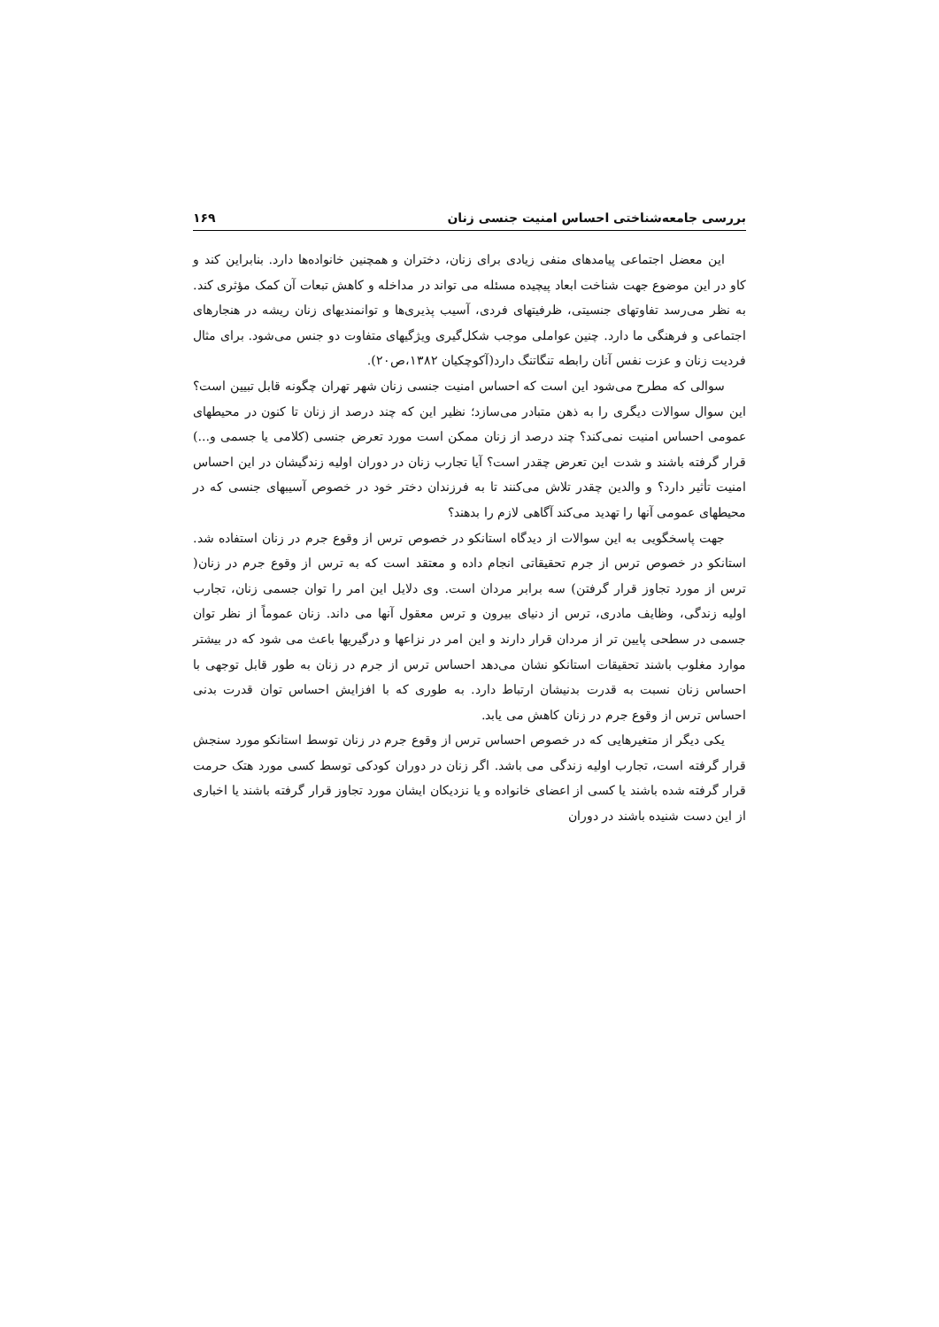بررسی جامعه‌شناختی احساس امنیت جنسی زنان ۱۶۹
این معضل اجتماعی پیامدهای منفی زیادی برای زنان، دختران و همچنین خانواده‌ها دارد. بنابراین کند و کاو در این موضوع جهت شناخت ابعاد پیچیده مسئله می تواند در مداخله و کاهش تبعات آن کمک مؤثری کند. به نظر می‌رسد تفاوتهای جنسیتی، ظرفیتهای فردی، آسیب پذیری‌ها و توانمندیهای زنان ریشه در هنجارهای اجتماعی و فرهنگی ما دارد. چنین عواملی موجب شکل‌گیری ویژگیهای متفاوت دو جنس می‌شود. برای مثال فردیت زنان و عزت نفس آنان رابطه تنگاتنگ دارد(آکوچکیان ۱۳۸۲،ص۲۰).
سوالی که مطرح می‌شود این است که احساس امنیت جنسی زنان شهر تهران چگونه قابل تبیین است؟ این سوال سوالات دیگری را به ذهن متبادر می‌سازد؛ نظیر این که چند درصد از زنان تا کنون در محیطهای عمومی احساس امنیت نمی‌کند؟ چند درصد از زنان ممکن است مورد تعرض جنسی (کلامی یا جسمی و...) قرار گرفته باشند و شدت این تعرض چقدر است؟ آیا تجارب زنان در دوران اولیه زندگیشان در این احساس امنیت تأثیر دارد؟ و والدین چقدر تلاش می‌کنند تا به فرزندان دختر خود در خصوص آسیبهای جنسی که در محیطهای عمومی آنها را تهدید می‌کند آگاهی لازم را بدهند؟
جهت پاسخگویی به این سوالات از دیدگاه استانکو در خصوص ترس از وقوع جرم در زنان استفاده شد. استانکو در خصوص ترس از جرم تحقیقاتی انجام داده و معتقد است که به ترس از وقوع جرم در زنان( ترس از مورد تجاوز قرار گرفتن) سه برابر مردان است. وی دلایل این امر را توان جسمی زنان، تجارب اولیه زندگی، وظایف مادری، ترس از دنیای بیرون و ترس معقول آنها می داند. زنان عموماً از نظر توان جسمی در سطحی پایین تر از مردان قرار دارند و این امر در نزاعها و درگیریها باعث می شود که در بیشتر موارد مغلوب باشند تحقیقات استانکو نشان می‌دهد احساس ترس از جرم در زنان به طور قابل توجهی با احساس زنان نسبت به قدرت بدنیشان ارتباط دارد. به طوری که با افزایش احساس توان قدرت بدنی احساس ترس از وقوع جرم در زنان کاهش می یابد.
یکی دیگر از متغیرهایی که در خصوص احساس ترس از وقوع جرم در زنان توسط استانکو مورد سنجش قرار گرفته است، تجارب اولیه زندگی می باشد. اگر زنان در دوران کودکی توسط کسی مورد هتک حرمت قرار گرفته شده باشند یا کسی از اعضای خانواده و یا نزدیکان ایشان مورد تجاوز قرار گرفته باشند یا اخباری از این دست شنیده باشند در دوران